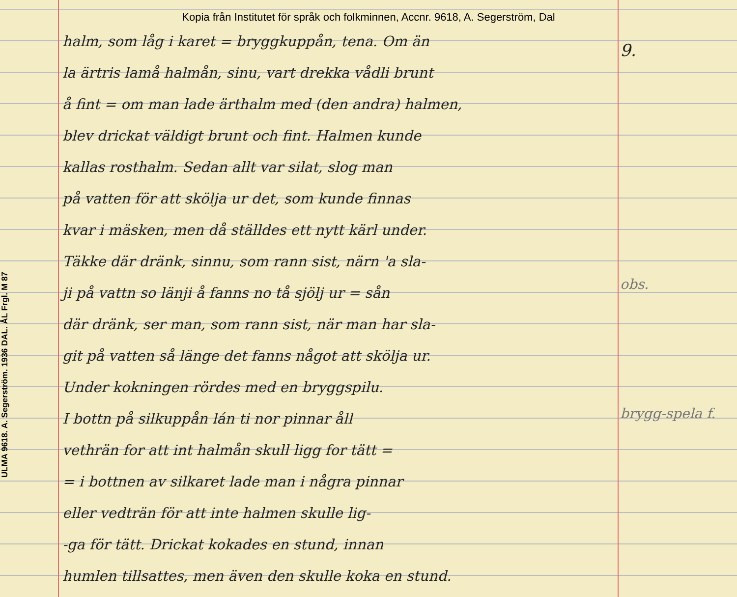Kopia från Institutet för språk och folkminnen, Accnr. 9618, A. Segerström, Dal
ULMA 9618. A. Segerström. 1936 DAL. ÅL Frgl. M 87
halm, som låg i karet = bryggkuppån, tena. Om än
la ärtris lamå halmån, sinu, vart drekka vådli brunt
å fint = om man lade ärthalm med (den andra) halmen,
blev drickat väldigt brunt och fint. Halmen kunde
kallas rosthalm. Sedan allt var silat, slog man
på vatten för att skölja ur det, som kunde finnas
kvar i mäsken, men då ställdes ett nytt kärl under.
Täkke där dränk, sinnu, som rann sist, närn 'a sla-
ji på vattn so länji å fanns no tå sjölj ur = sån
där dränk, ser man, som rann sist, när man har sla-
git på vatten så länge det fanns något att skölja ur.
Under kokningen rördes med en bryggspilu.
I bottn på silkuppån lán ti nor pinnar åll
vethrän for att int halmån skull ligg for tätt =
= i bottnen av silkaret lade man i några pinnar
eller vedträn för att inte halmen skulle lig-
-ga för tätt. Drickat kokades en stund, innan
humlen tillsattes, men även den skulle koka en stund.
9.
obs.
brygg-spela f.